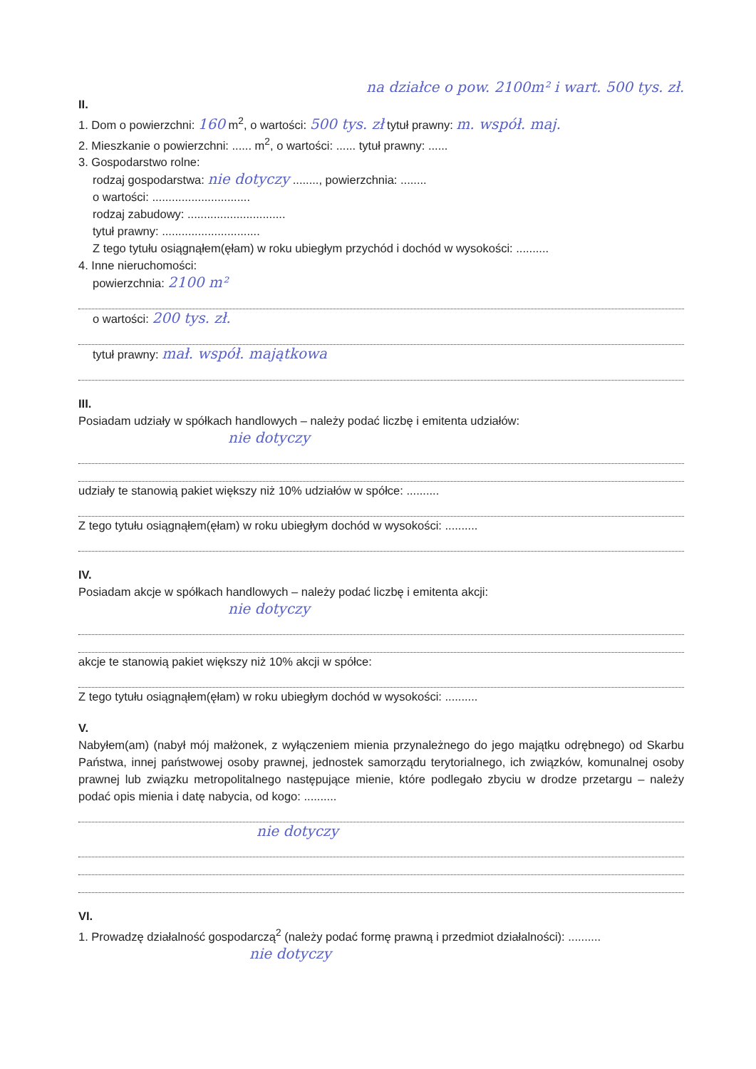na działce o pow. 2100m² i wart. 500 tys. zł.
II.
1. Dom o powierzchni: 160 m<sup>2</sup>, o wartości: 500 tys. zł tytuł prawny: m. współ. maj.
2. Mieszkanie o powierzchni: ...... m<sup>2</sup>, o wartości: ...... tytuł prawny: ......
3. Gospodarstwo rolne:
rodzaj gospodarstwa: nie dotyczy ........, powierzchnia: ........
o wartości: ..............................
rodzaj zabudowy: ..............................
tytuł prawny: ..............................
Z tego tytułu osiągnąłem(ęłam) w roku ubiegłym przychód i dochód w wysokości: ..........
4. Inne nieruchomości:
powierzchnia: 2100 m²
o wartości: 200 tys. zł.
tytuł prawny: mał. współ. majątkowa
III.
Posiadam udziały w spółkach handlowych – należy podać liczbę i emitenta udziałów:
nie dotyczy
udziały te stanowią pakiet większy niż 10% udziałów w spółce: ..........
Z tego tytułu osiągnąłem(ęłam) w roku ubiegłym dochód w wysokości: ..........
IV.
Posiadam akcje w spółkach handlowych – należy podać liczbę i emitenta akcji:
nie dotyczy
akcje te stanowią pakiet większy niż 10% akcji w spółce:
Z tego tytułu osiągnąłem(ęłam) w roku ubiegłym dochód w wysokości: ..........
V.
Nabyłem(am) (nabył mój małżonek, z wyłączeniem mienia przynależnego do jego majątku odrębnego) od Skarbu Państwa, innej państwowej osoby prawnej, jednostek samorządu terytorialnego, ich związków, komunalnej osoby prawnej lub związku metropolitalnego następujące mienie, które podlegało zbyciu w drodze przetargu – należy podać opis mienia i datę nabycia, od kogo: ..........
nie dotyczy
VI.
1. Prowadzę działalność gospodarczą<sup>2</sup> (należy podać formę prawną i przedmiot działalności): ..........
nie dotyczy